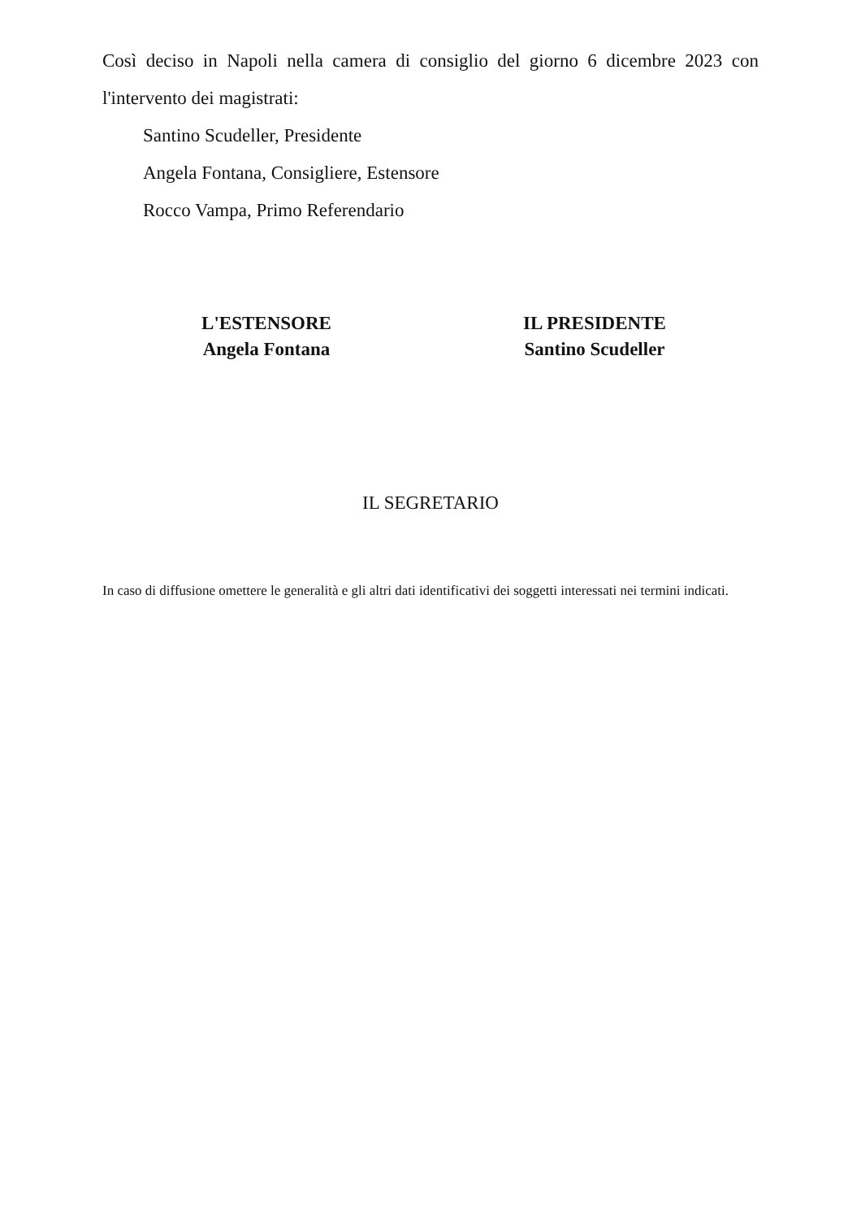Così deciso in Napoli nella camera di consiglio del giorno 6 dicembre 2023 con l'intervento dei magistrati:
Santino Scudeller, Presidente
Angela Fontana, Consigliere, Estensore
Rocco Vampa, Primo Referendario
L'ESTENSORE
Angela Fontana
IL PRESIDENTE
Santino Scudeller
IL SEGRETARIO
In caso di diffusione omettere le generalità e gli altri dati identificativi dei soggetti interessati nei termini indicati.